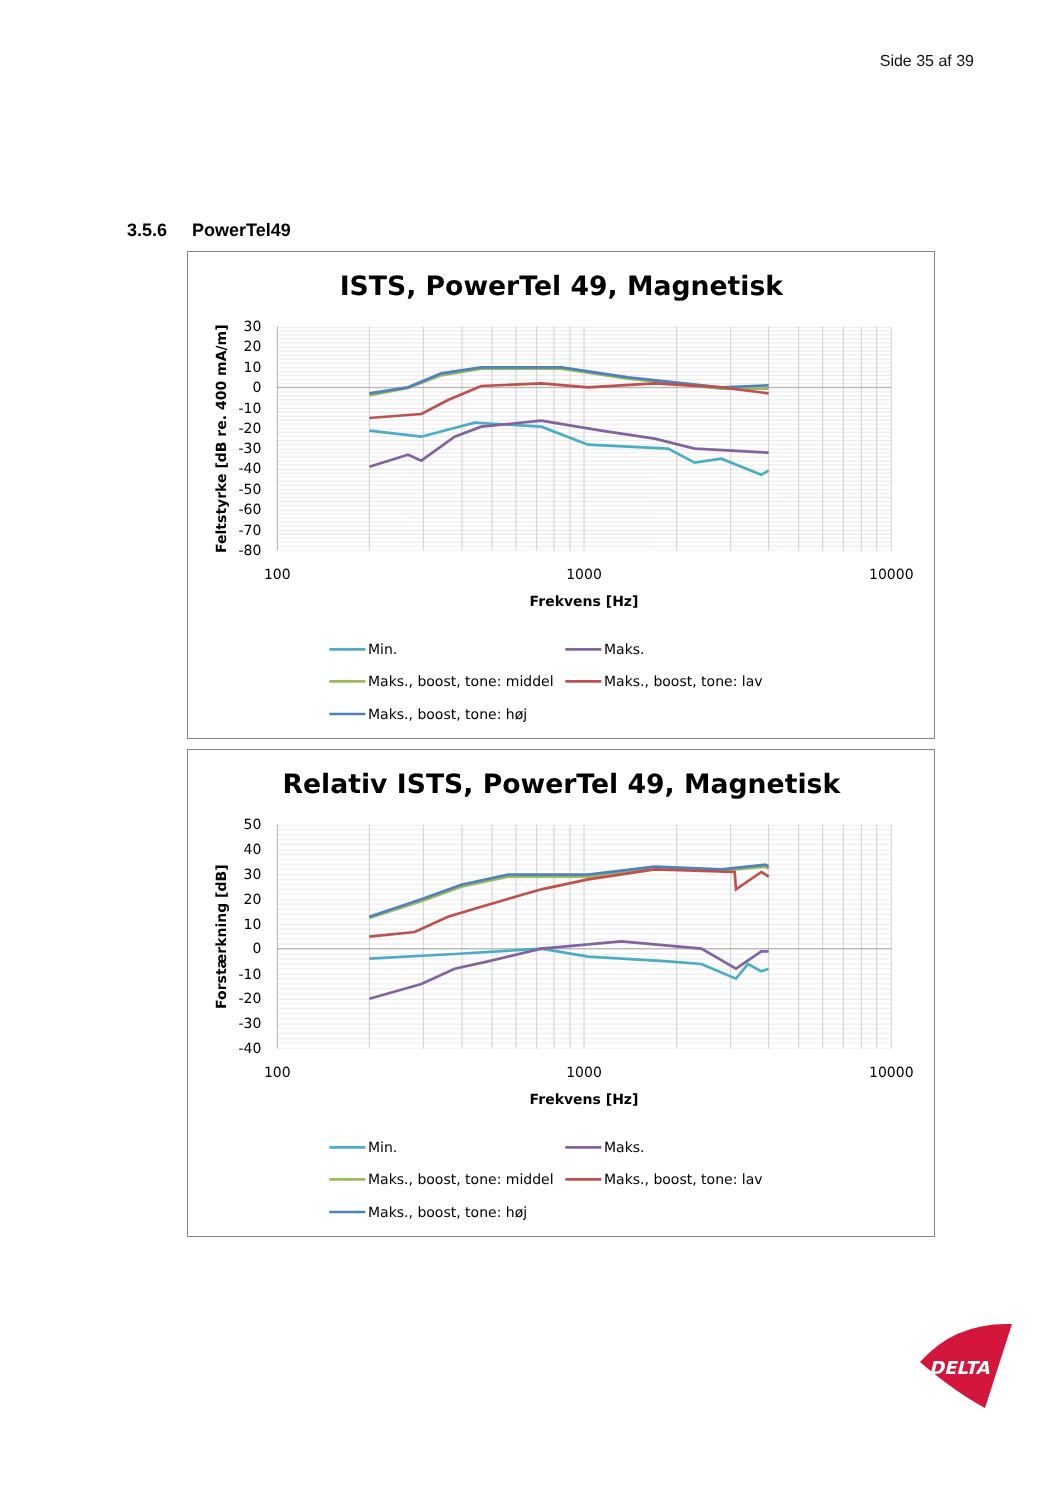Side 35 af 39
3.5.6 PowerTel49
ISTS, PowerTel 49, Magnetisk
30
20
10
0
-10
-20
-30
-40
-50
-60
-70
-80
100
1000
10000
Frekvens [Hz]
Feltstyrke [dB re. 400 mA/m]
Min.
Maks.
Maks., boost, tone: middel
Maks., boost, tone: lav
Maks., boost, tone: høj
Relativ ISTS, PowerTel 49, Magnetisk
50
40
30
20
10
0
-10
-20
-30
-40
100
1000
10000
Frekvens [Hz]
Forstærkning [dB]
Min.
Maks.
Maks., boost, tone: middel
Maks., boost, tone: lav
Maks., boost, tone: høj
DELTA